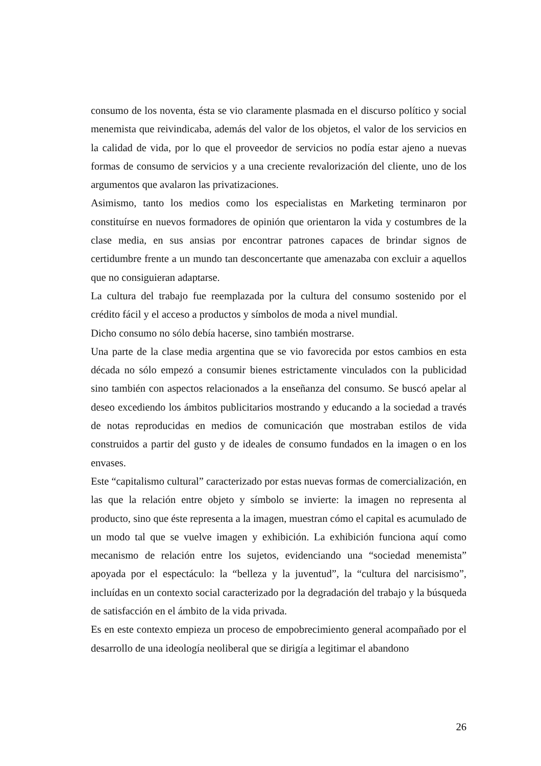consumo de los noventa, ésta se vio claramente plasmada en el discurso político y social menemista que reivindicaba, además del valor de los objetos, el valor de los servicios en la calidad de vida, por lo que el proveedor de servicios no podía estar ajeno a nuevas formas de consumo de servicios y a una creciente revalorización del cliente, uno de los argumentos que avalaron las privatizaciones.
Asimismo, tanto los medios como los especialistas en Marketing terminaron por constituírse en nuevos formadores de opinión que orientaron la vida y costumbres de la clase media, en sus ansias por encontrar patrones capaces de brindar signos de certidumbre frente a un mundo tan desconcertante que amenazaba con excluir a aquellos que no consiguieran adaptarse.
La cultura del trabajo fue reemplazada por la cultura del consumo sostenido por el crédito fácil y el acceso a productos y símbolos de moda a nivel mundial.
Dicho consumo no sólo debía hacerse, sino también mostrarse.
Una parte de la clase media argentina que se vio favorecida por estos cambios en esta década no sólo empezó a consumir bienes estrictamente vinculados con la publicidad sino también con aspectos relacionados a la enseñanza del consumo. Se buscó apelar al deseo excediendo los ámbitos publicitarios mostrando y educando a la sociedad a través de notas reproducidas en medios de comunicación que mostraban estilos de vida construidos a partir del gusto y de ideales de consumo fundados en la imagen o en los envases.
Este “capitalismo cultural” caracterizado por estas nuevas formas de comercialización, en las que la relación entre objeto y símbolo se invierte: la imagen no representa al producto, sino que éste representa a la imagen, muestran cómo el capital es acumulado de un modo tal que se vuelve imagen y exhibición. La exhibición funciona aquí como mecanismo de relación entre los sujetos, evidenciando una “sociedad menemista” apoyada por el espectáculo: la “belleza y la juventud”, la “cultura del narcisismo”, incluídas en un contexto social caracterizado por la degradación del trabajo y la búsqueda de satisfacción en el ámbito de la vida privada.
Es en este contexto empieza un proceso de empobrecimiento general acompañado por el desarrollo de una ideología neoliberal que se dirigía a legitimar el abandono
26